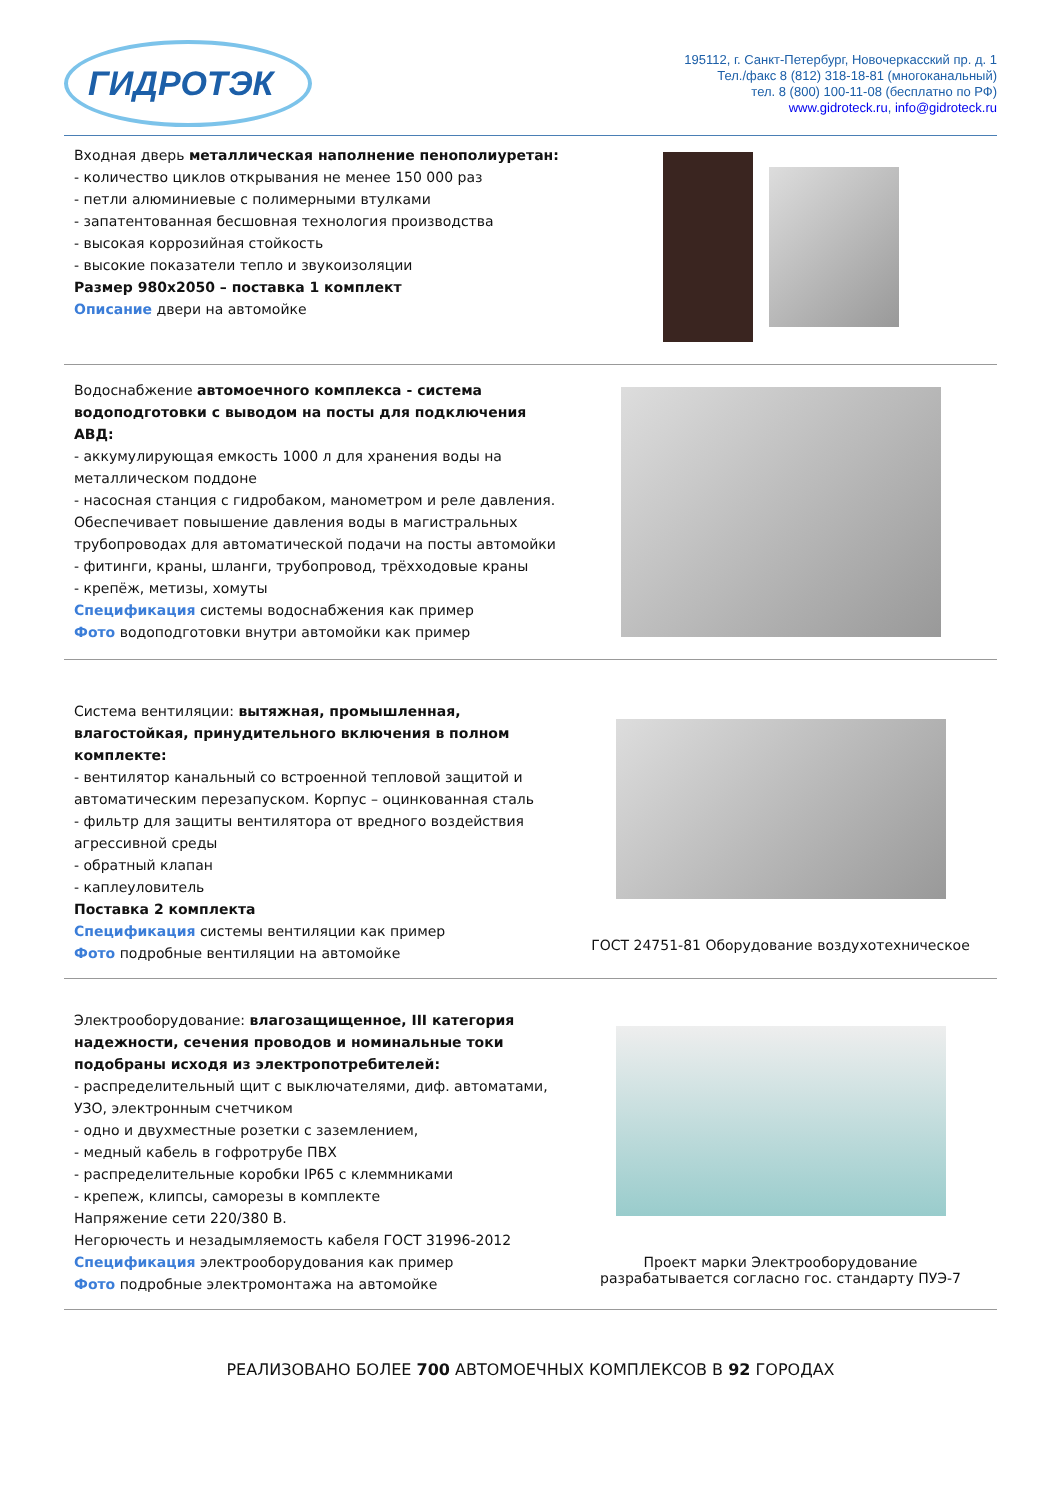ГИДРОТЭК
195112, г. Санкт-Петербург, Новочеркасский пр. д. 1
Тел./факс 8 (812) 318-18-81 (многоканальный)
тел. 8 (800) 100-11-08 (бесплатно по РФ)
www.gidroteck.ru, info@gidroteck.ru
Входная дверь металлическая наполнение пенополиуретан:
- количество циклов открывания не менее 150 000 раз
- петли алюминиевые с полимерными втулками
- запатентованная бесшовная технология производства
- высокая коррозийная стойкость
- высокие показатели тепло и звукоизоляции
Размер 980х2050 – поставка 1 комплект
Описание двери на автомойке
Водоснабжение автомоечного комплекса - система водоподготовки с выводом на посты для подключения АВД:
- аккумулирующая емкость 1000 л для хранения воды на металлическом поддоне
- насосная станция с гидробаком, манометром и реле давления. Обеспечивает повышение давления воды в магистральных трубопроводах для автоматической подачи на посты автомойки
- фитинги, краны, шланги, трубопровод, трёхходовые краны
- крепёж, метизы, хомуты
Спецификация системы водоснабжения как пример
Фото водоподготовки внутри автомойки как пример
Система вентиляции: вытяжная, промышленная, влагостойкая, принудительного включения в полном комплекте:
- вентилятор канальный со встроенной тепловой защитой и автоматическим перезапуском. Корпус – оцинкованная сталь
- фильтр для защиты вентилятора от вредного воздействия агрессивной среды
- обратный клапан
- каплеуловитель
Поставка 2 комплекта
Спецификация системы вентиляции как пример
Фото подробные вентиляции на автомойке
ГОСТ 24751-81 Оборудование воздухотехническое
Электрооборудование: влагозащищенное, III категория надежности, сечения проводов и номинальные токи подобраны исходя из электропотребителей:
- распределительный щит с выключателями, диф. автоматами, УЗО, электронным счетчиком
- одно и двухместные розетки с заземлением,
- медный кабель в гофротрубе ПВХ
- распределительные коробки IP65 с клеммниками
- крепеж, клипсы, саморезы в комплекте
Напряжение сети 220/380 В.
Негорючесть и незадымляемость кабеля ГОСТ 31996-2012
Спецификация электрооборудования как пример
Фото подробные электромонтажа на автомойке
Проект марки Электрооборудование
разрабатывается согласно гос. стандарту ПУЭ-7
РЕАЛИЗОВАНО БОЛЕЕ 700 АВТОМОЕЧНЫХ КОМПЛЕКСОВ В 92 ГОРОДАХ